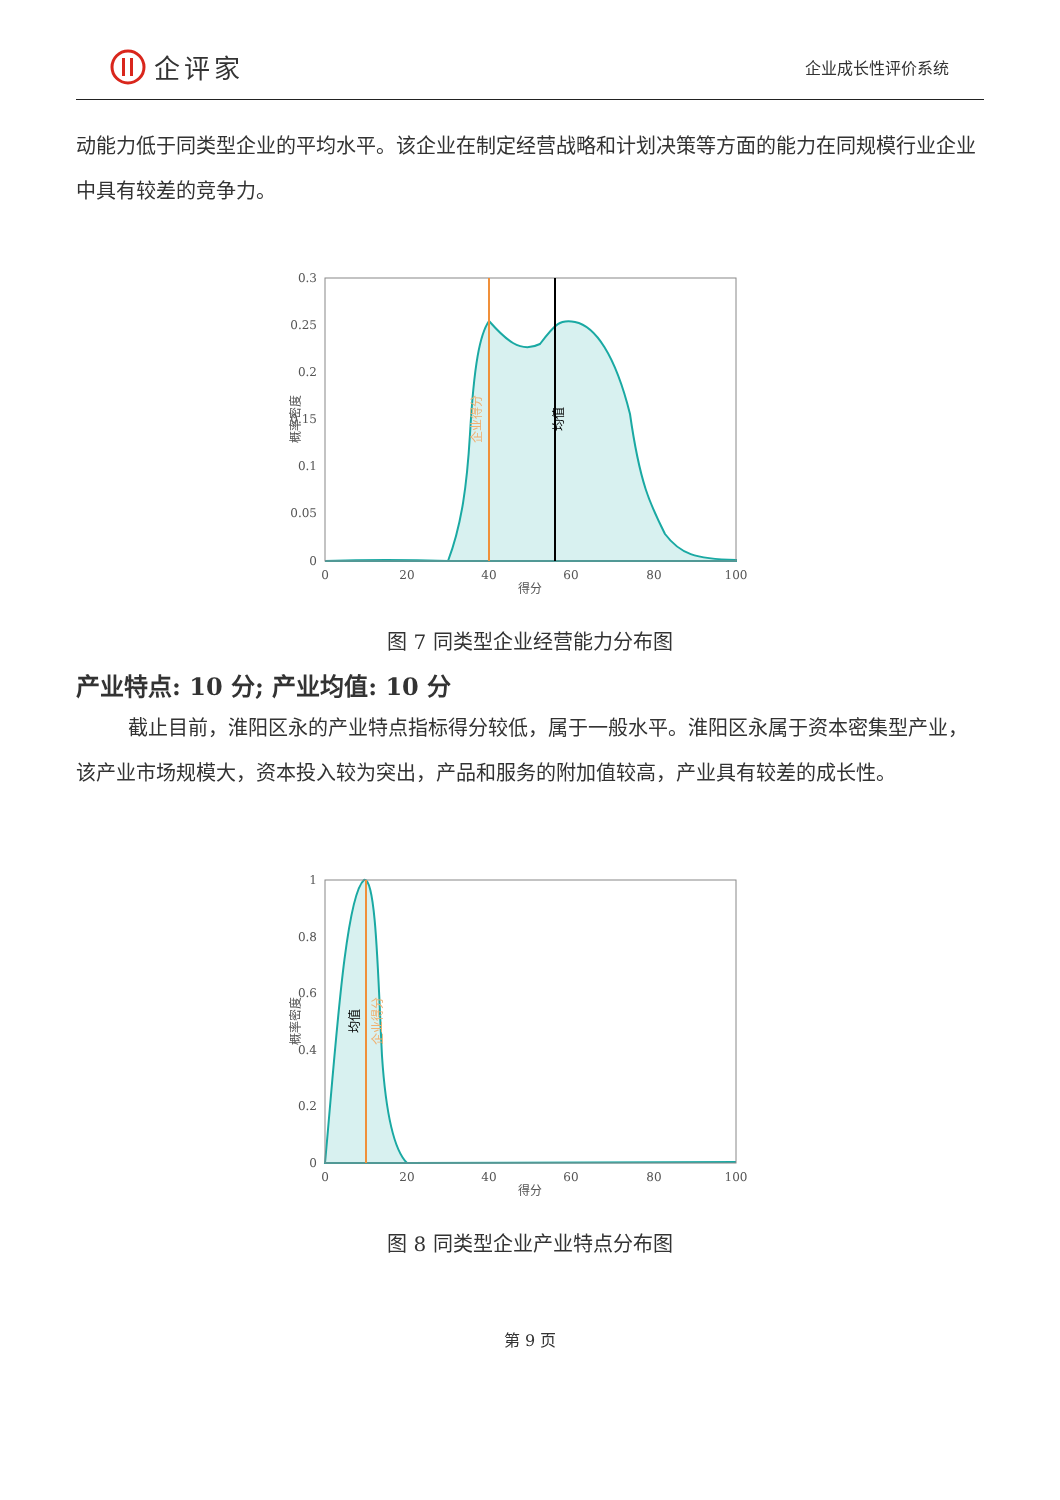企评家
企业成长性评价系统
动能力低于同类型企业的平均水平。该企业在制定经营战略和计划决策等方面的能力在同规模行业企业中具有较差的竞争力。
0.3
0.25
0.2
0.15
0.1
0.05
0
0
20
40
60
80
100
得分
概率密度
企业得分
均值
图 7 同类型企业经营能力分布图
产业特点: 10 分; 产业均值: 10 分
截止目前，淮阳区永的产业特点指标得分较低，属于一般水平。淮阳区永属于资本密集型产业，该产业市场规模大，资本投入较为突出，产品和服务的附加值较高，产业具有较差的成长性。
1
0.8
0.6
0.4
0.2
0
0
20
40
60
80
100
得分
概率密度
均值
企业得分
图 8 同类型企业产业特点分布图
第 9 页